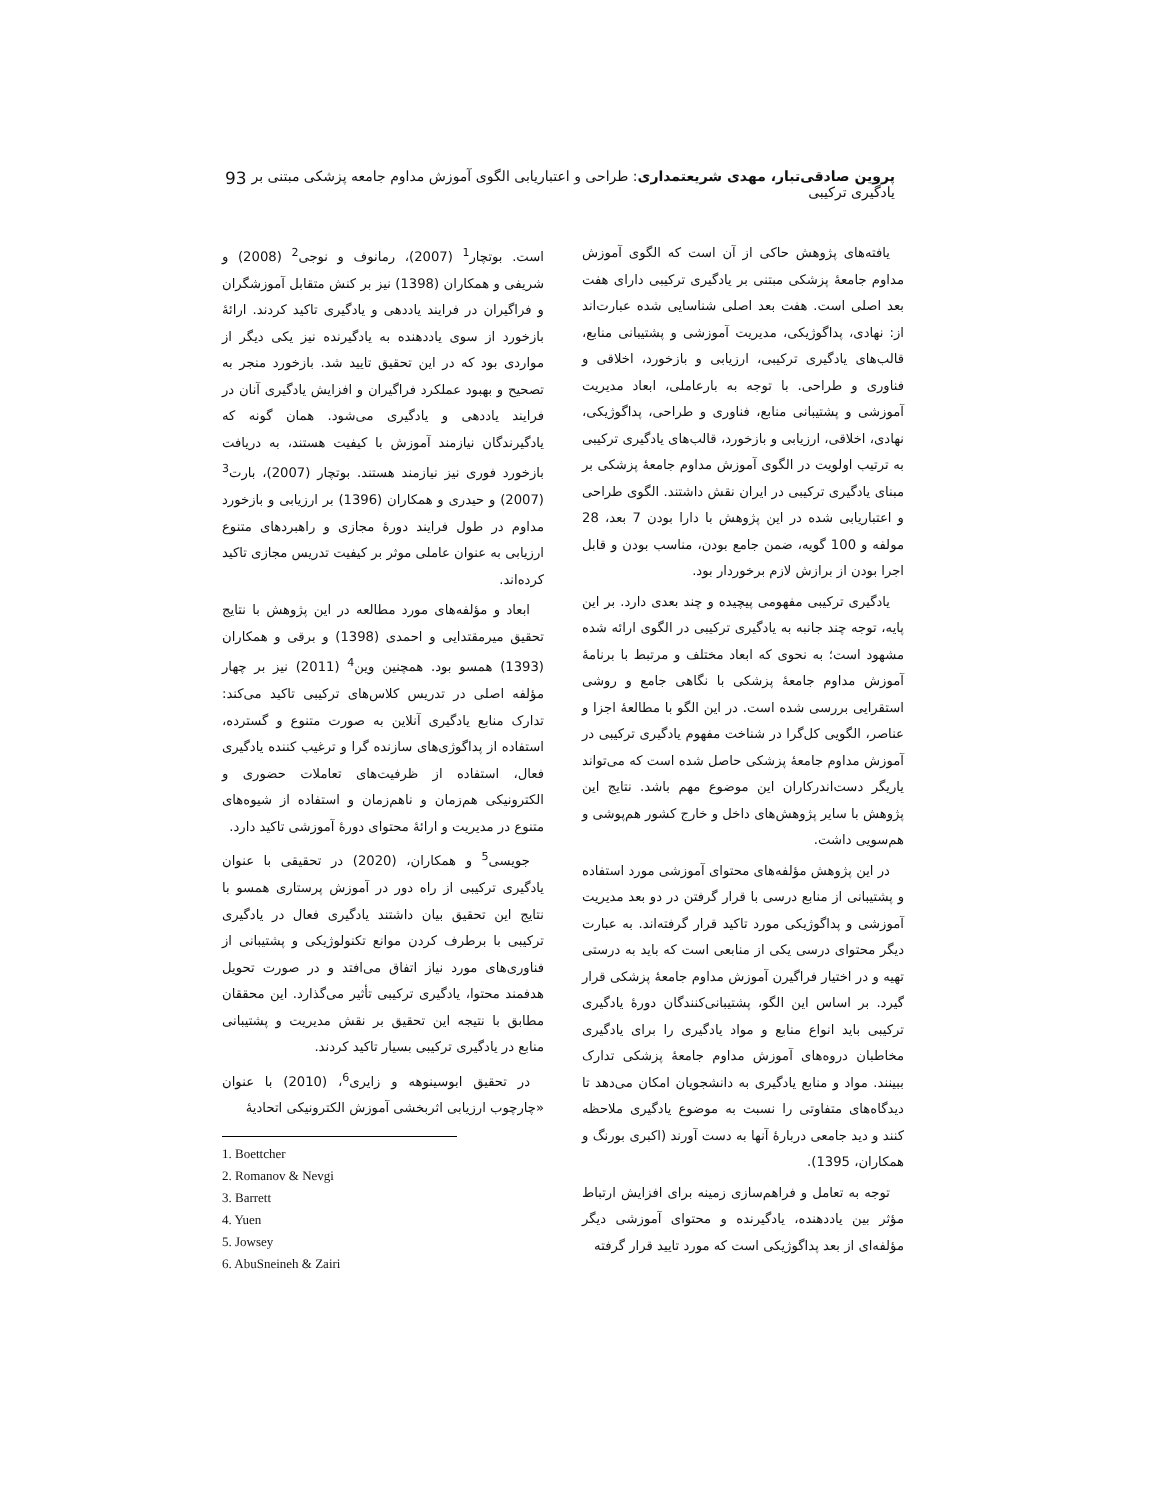پروین صادقی‌تبار، مهدی شریعتمداری: طراحی و اعتباریابی الگوی آموزش مداوم جامعه پزشکی مبتنی بر یادگیری ترکیبی 93
یافته‌های پژوهش حاکی از آن است که الگوی آموزش مداوم جامعهٔ پزشکی مبتنی بر یادگیری ترکیبی دارای هفت بعد اصلی است. هفت بعد اصلی شناسایی شده عبارت‌اند از: نهادی، پداگوژیکی، مدیریت آموزشی و پشتیبانی منابع، قالب‌های یادگیری ترکیبی، ارزیابی و بازخورد، اخلاقی و فناوری و طراحی. با توجه به بارعاملی، ابعاد مدیریت آموزشی و پشتیبانی منابع، فناوری و طراحی، پداگوژیکی، نهادی، اخلاقی، ارزیابی و بازخورد، قالب‌های یادگیری ترکیبی به ترتیب اولویت در الگوی آموزش مداوم جامعهٔ پزشکی بر مبنای یادگیری ترکیبی در ایران نقش داشتند. الگوی طراحی و اعتباریابی شده در این پژوهش با دارا بودن 7 بعد، 28 مولفه و 100 گویه، ضمن جامع بودن، مناسب بودن و قابل اجرا بودن از برازش لازم برخوردار بود.
یادگیری ترکیبی مفهومی پیچیده و چند بعدی دارد. بر این پایه، توجه چند جانبه به یادگیری ترکیبی در الگوی ارائه شده مشهود است؛ به نحوی که ابعاد مختلف و مرتبط با برنامهٔ آموزش مداوم جامعهٔ پزشکی با نگاهی جامع و روشی استقرایی بررسی شده است. در این الگو با مطالعهٔ اجزا و عناصر، الگویی کل‌گرا در شناخت مفهوم یادگیری ترکیبی در آموزش مداوم جامعهٔ پزشکی حاصل شده است که می‌تواند یاریگر دست‌اندرکاران این موضوع مهم باشد. نتایج این پژوهش با سایر پژوهش‌های داخل و خارج کشور هم‌پوشی و هم‌سویی داشت.
در این پژوهش مؤلفه‌های محتوای آموزشی مورد استفاده و پشتیبانی از منابع درسی با قرار گرفتن در دو بعد مدیریت آموزشی و پداگوژیکی مورد تاکید قرار گرفته‌اند. به عبارت دیگر محتوای درسی یکی از منابعی است که باید به درستی تهیه و در اختیار فراگیرن آموزش مداوم جامعهٔ پزشکی قرار گیرد. بر اساس این الگو، پشتیبانی‌کنندگان دورهٔ یادگیری ترکیبی باید انواع منابع و مواد یادگیری را برای یادگیری مخاطبان دروه‌های آموزش مداوم جامعهٔ پزشکی تدارک ببینند. مواد و منابع یادگیری به دانشجویان امکان می‌دهد تا دیدگاه‌های متفاوتی را نسبت به موضوع یادگیری ملاحظه کنند و دید جامعی دربارهٔ آنها به دست آورند (اکبری بورنگ و همکاران، 1395).
توجه به تعامل و فراهم‌سازی زمینه برای افزایش ارتباط مؤثر بین یاددهنده، یادگیرنده و محتوای آموزشی دیگر مؤلفه‌ای از بعد پداگوژیکی است که مورد تایید قرار گرفته
است. بوتچار<sup>1</sup> (2007)، رمانوف و نوجی<sup>2</sup> (2008) و شریفی و همکاران (1398) نیز بر کنش متقابل آموزشگران و فراگیران در فرایند یاددهی و یادگیری تاکید کردند. ارائهٔ بازخورد از سوی یاددهنده به یادگیرنده نیز یکی دیگر از مواردی بود که در این تحقیق تایید شد. بازخورد منجر به تصحیح و بهبود عملکرد فراگیران و افزایش یادگیری آنان در فرایند یاددهی و یادگیری می‌شود. همان گونه که یادگیرندگان نیازمند آموزش با کیفیت هستند، به دریافت بازخورد فوری نیز نیازمند هستند. بوتچار (2007)، بارت<sup>3</sup> (2007) و حیدری و همکاران (1396) بر ارزیابی و بازخورد مداوم در طول فرایند دورهٔ مجازی و راهبردهای متنوع ارزیابی به عنوان عاملی موثر بر کیفیت تدریس مجازی تاکید کرده‌اند.
ابعاد و مؤلفه‌های مورد مطالعه در این پژوهش با نتایج تحقیق میرمقتدایی و احمدی (1398) و برقی و همکاران (1393) همسو بود. همچنین وین<sup>4</sup> (2011) نیز بر چهار مؤلفه اصلی در تدریس کلاس‌های ترکیبی تاکید می‌کند: تدارک منابع یادگیری آنلاین به صورت متنوع و گسترده، استفاده از پداگوژی‌های سازنده گرا و ترغیب کننده یادگیری فعال، استفاده از ظرفیت‌های تعاملات حضوری و الکترونیکی هم‌زمان و ناهم‌زمان و استفاده از شیوه‌های متنوع در مدیریت و ارائهٔ محتوای دورهٔ آموزشی تاکید دارد.
جویسی<sup>5</sup> و همکاران، (2020) در تحقیقی با عنوان یادگیری ترکیبی از راه دور در آموزش پرستاری همسو با نتایج این تحقیق بیان داشتند یادگیری فعال در یادگیری ترکیبی با برطرف کردن موانع تکنولوژیکی و پشتیبانی از فناوری‌های مورد نیاز اتفاق می‌افتد و در صورت تحویل هدفمند محتوا، یادگیری ترکیبی تأثیر می‌گذارد. این محققان مطابق با نتیجه این تحقیق بر نقش مدیریت و پشتیبانی منابع در یادگیری ترکیبی بسیار تاکید کردند.
در تحقیق ابوسینوهه و زایری<sup>6</sup>، (2010) با عنوان «چارچوب ارزیابی اثربخشی آموزش الکترونیکی اتحادیهٔ
1. Boettcher
2. Romanov & Nevgi
3. Barrett
4. Yuen
5. Jowsey
6. AbuSneineh & Zairi